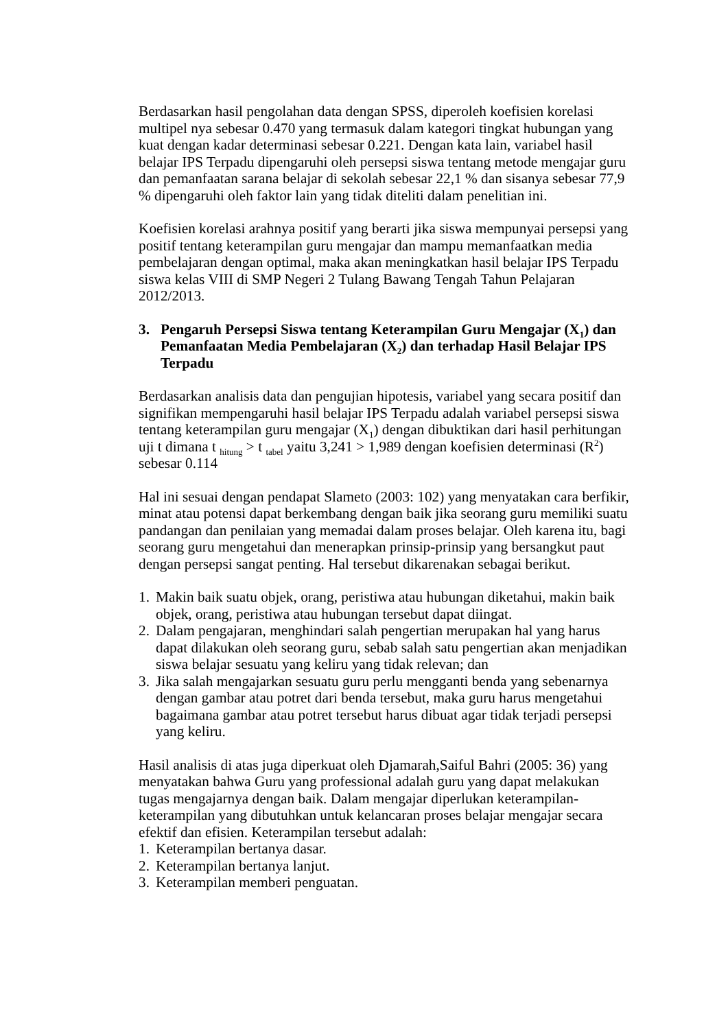Berdasarkan hasil pengolahan data dengan SPSS, diperoleh koefisien korelasi multipel nya sebesar 0.470 yang termasuk dalam kategori tingkat hubungan yang kuat dengan kadar determinasi sebesar 0.221. Dengan kata lain, variabel hasil belajar IPS Terpadu dipengaruhi oleh persepsi siswa tentang metode mengajar guru dan pemanfaatan sarana belajar di sekolah sebesar 22,1 % dan sisanya sebesar 77,9 % dipengaruhi oleh faktor lain yang tidak diteliti dalam penelitian ini.
Koefisien korelasi arahnya positif yang berarti jika siswa mempunyai persepsi yang positif tentang keterampilan guru mengajar dan mampu memanfaatkan media pembelajaran dengan optimal, maka akan meningkatkan hasil belajar IPS Terpadu siswa kelas VIII di SMP Negeri 2 Tulang Bawang Tengah Tahun Pelajaran 2012/2013.
3. Pengaruh Persepsi Siswa tentang Keterampilan Guru Mengajar (X<sub>1</sub>) dan Pemanfaatan Media Pembelajaran (X<sub>2</sub>) dan terhadap Hasil Belajar IPS Terpadu
Berdasarkan analisis data dan pengujian hipotesis, variabel yang secara positif dan signifikan mempengaruhi hasil belajar IPS Terpadu adalah variabel persepsi siswa tentang keterampilan guru mengajar (X<sub>1</sub>) dengan dibuktikan dari hasil perhitungan uji t dimana t <sub>hitung</sub> > t <sub>tabel</sub> yaitu 3,241 > 1,989 dengan koefisien determinasi (R<sup>2</sup>) sebesar 0.114
Hal ini sesuai dengan pendapat Slameto (2003: 102) yang menyatakan cara berfikir, minat atau potensi dapat berkembang dengan baik jika seorang guru memiliki suatu pandangan dan penilaian yang memadai dalam proses belajar. Oleh karena itu, bagi seorang guru mengetahui dan menerapkan prinsip-prinsip yang bersangkut paut dengan persepsi sangat penting. Hal tersebut dikarenakan sebagai berikut.
1. Makin baik suatu objek, orang, peristiwa atau hubungan diketahui, makin baik objek, orang, peristiwa atau hubungan tersebut dapat diingat.
2. Dalam pengajaran, menghindari salah pengertian merupakan hal yang harus dapat dilakukan oleh seorang guru, sebab salah satu pengertian akan menjadikan siswa belajar sesuatu yang keliru yang tidak relevan; dan
3. Jika salah mengajarkan sesuatu guru perlu mengganti benda yang sebenarnya dengan gambar atau potret dari benda tersebut, maka guru harus mengetahui bagaimana gambar atau potret tersebut harus dibuat agar tidak terjadi persepsi yang keliru.
Hasil analisis di atas juga diperkuat oleh Djamarah,Saiful Bahri (2005: 36) yang menyatakan bahwa Guru yang professional adalah guru yang dapat melakukan tugas mengajarnya dengan baik. Dalam mengajar diperlukan keterampilan-keterampilan yang dibutuhkan untuk kelancaran proses belajar mengajar secara efektif dan efisien. Keterampilan tersebut adalah:
1. Keterampilan bertanya dasar.
2. Keterampilan bertanya lanjut.
3. Keterampilan memberi penguatan.